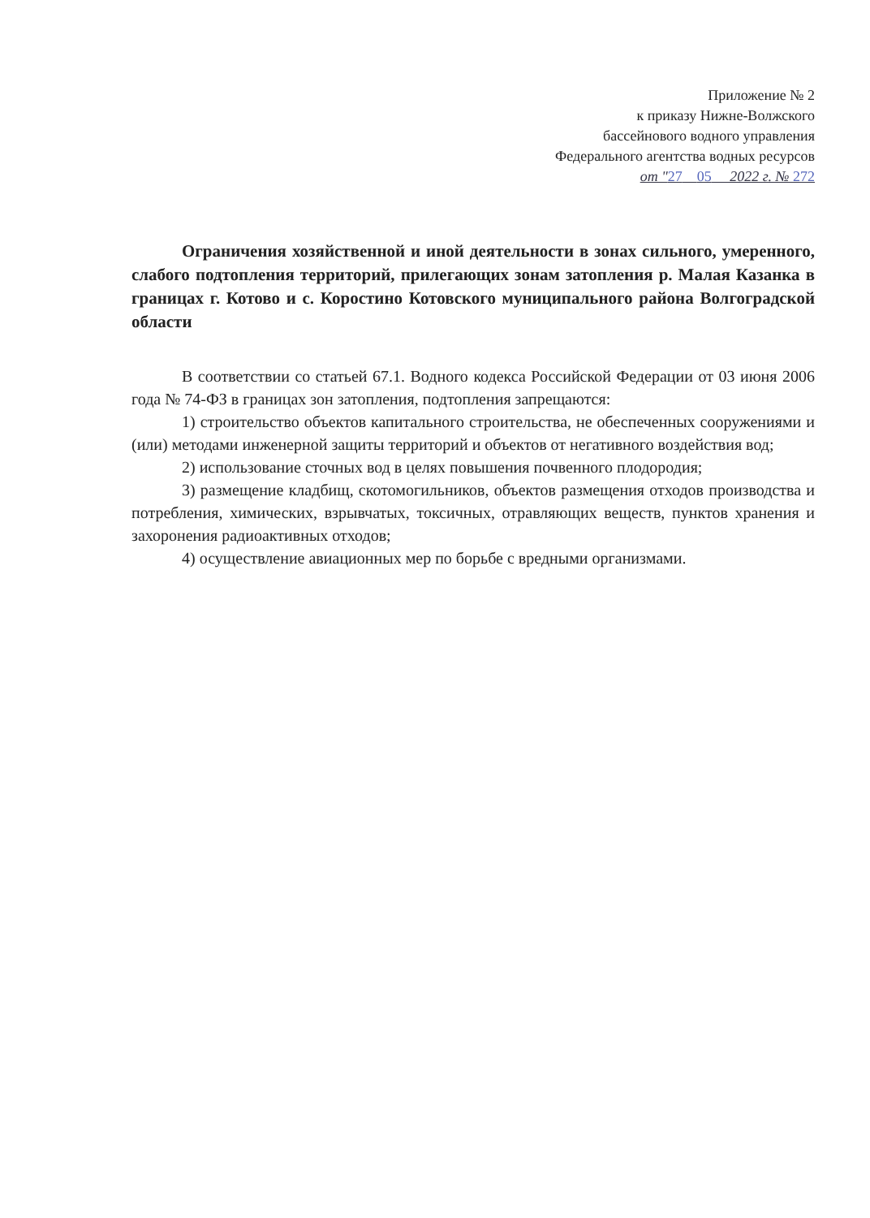Приложение № 2
к приказу Нижне-Волжского
бассейнового водного управления
Федерального агентства водных ресурсов
от "27 05 2022 г. № 272
Ограничения хозяйственной и иной деятельности в зонах сильного, умеренного, слабого подтопления территорий, прилегающих зонам затопления р. Малая Казанка в границах г. Котово и с. Коростино Котовского муниципального района Волгоградской области
В соответствии со статьей 67.1. Водного кодекса Российской Федерации от 03 июня 2006 года № 74-ФЗ в границах зон затопления, подтопления запрещаются:
1) строительство объектов капитального строительства, не обеспеченных сооружениями и (или) методами инженерной защиты территорий и объектов от негативного воздействия вод;
2) использование сточных вод в целях повышения почвенного плодородия;
3) размещение кладбищ, скотомогильников, объектов размещения отходов производства и потребления, химических, взрывчатых, токсичных, отравляющих веществ, пунктов хранения и захоронения радиоактивных отходов;
4) осуществление авиационных мер по борьбе с вредными организмами.